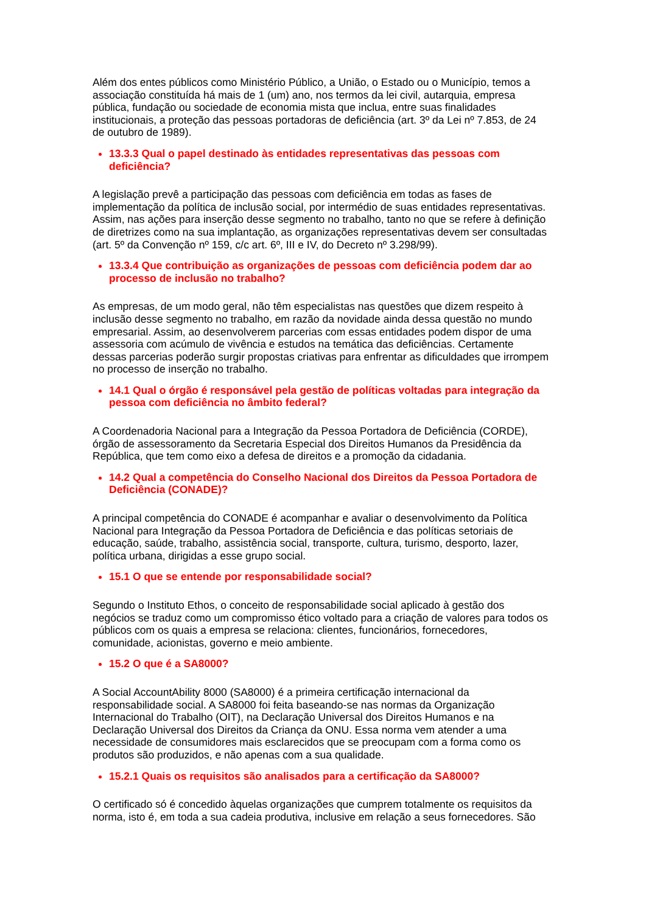Além dos entes públicos como Ministério Público, a União, o Estado ou o Município, temos a associação constituída há mais de 1 (um) ano, nos termos da lei civil, autarquia, empresa pública, fundação ou sociedade de economia mista que inclua, entre suas finalidades institucionais, a proteção das pessoas portadoras de deficiência (art. 3º da Lei nº 7.853, de 24 de outubro de 1989).
13.3.3 Qual o papel destinado às entidades representativas das pessoas com deficiência?
A legislação prevê a participação das pessoas com deficiência em todas as fases de implementação da política de inclusão social, por intermédio de suas entidades representativas. Assim, nas ações para inserção desse segmento no trabalho, tanto no que se refere à definição de diretrizes como na sua implantação, as organizações representativas devem ser consultadas (art. 5º da Convenção nº 159, c/c art. 6º, III e IV, do Decreto nº 3.298/99).
13.3.4 Que contribuição as organizações de pessoas com deficiência podem dar ao processo de inclusão no trabalho?
As empresas, de um modo geral, não têm especialistas nas questões que dizem respeito à inclusão desse segmento no trabalho, em razão da novidade ainda dessa questão no mundo empresarial. Assim, ao desenvolverem parcerias com essas entidades podem dispor de uma assessoria com acúmulo de vivência e estudos na temática das deficiências. Certamente dessas parcerias poderão surgir propostas criativas para enfrentar as dificuldades que irrompem no processo de inserção no trabalho.
14.1 Qual o órgão é responsável pela gestão de políticas voltadas para integração da pessoa com deficiência no âmbito federal?
A Coordenadoria Nacional para a Integração da Pessoa Portadora de Deficiência (CORDE), órgão de assessoramento da Secretaria Especial dos Direitos Humanos da Presidência da República, que tem como eixo a defesa de direitos e a promoção da cidadania.
14.2 Qual a competência do Conselho Nacional dos Direitos da Pessoa Portadora de Deficiência (CONADE)?
A principal competência do CONADE é acompanhar e avaliar o desenvolvimento da Política Nacional para Integração da Pessoa Portadora de Deficiência e das políticas setoriais de educação, saúde, trabalho, assistência social, transporte, cultura, turismo, desporto, lazer, política urbana, dirigidas a esse grupo social.
15.1 O que se entende por responsabilidade social?
Segundo o Instituto Ethos, o conceito de responsabilidade social aplicado à gestão dos negócios se traduz como um compromisso ético voltado para a criação de valores para todos os públicos com os quais a empresa se relaciona: clientes, funcionários, fornecedores, comunidade, acionistas, governo e meio ambiente.
15.2 O que é a SA8000?
A Social AccountAbility 8000 (SA8000) é a primeira certificação internacional da responsabilidade social. A SA8000 foi feita baseando-se nas normas da Organização Internacional do Trabalho (OIT), na Declaração Universal dos Direitos Humanos e na Declaração Universal dos Direitos da Criança da ONU. Essa norma vem atender a uma necessidade de consumidores mais esclarecidos que se preocupam com a forma como os produtos são produzidos, e não apenas com a sua qualidade.
15.2.1 Quais os requisitos são analisados para a certificação da SA8000?
O certificado só é concedido àquelas organizações que cumprem totalmente os requisitos da norma, isto é, em toda a sua cadeia produtiva, inclusive em relação a seus fornecedores. São